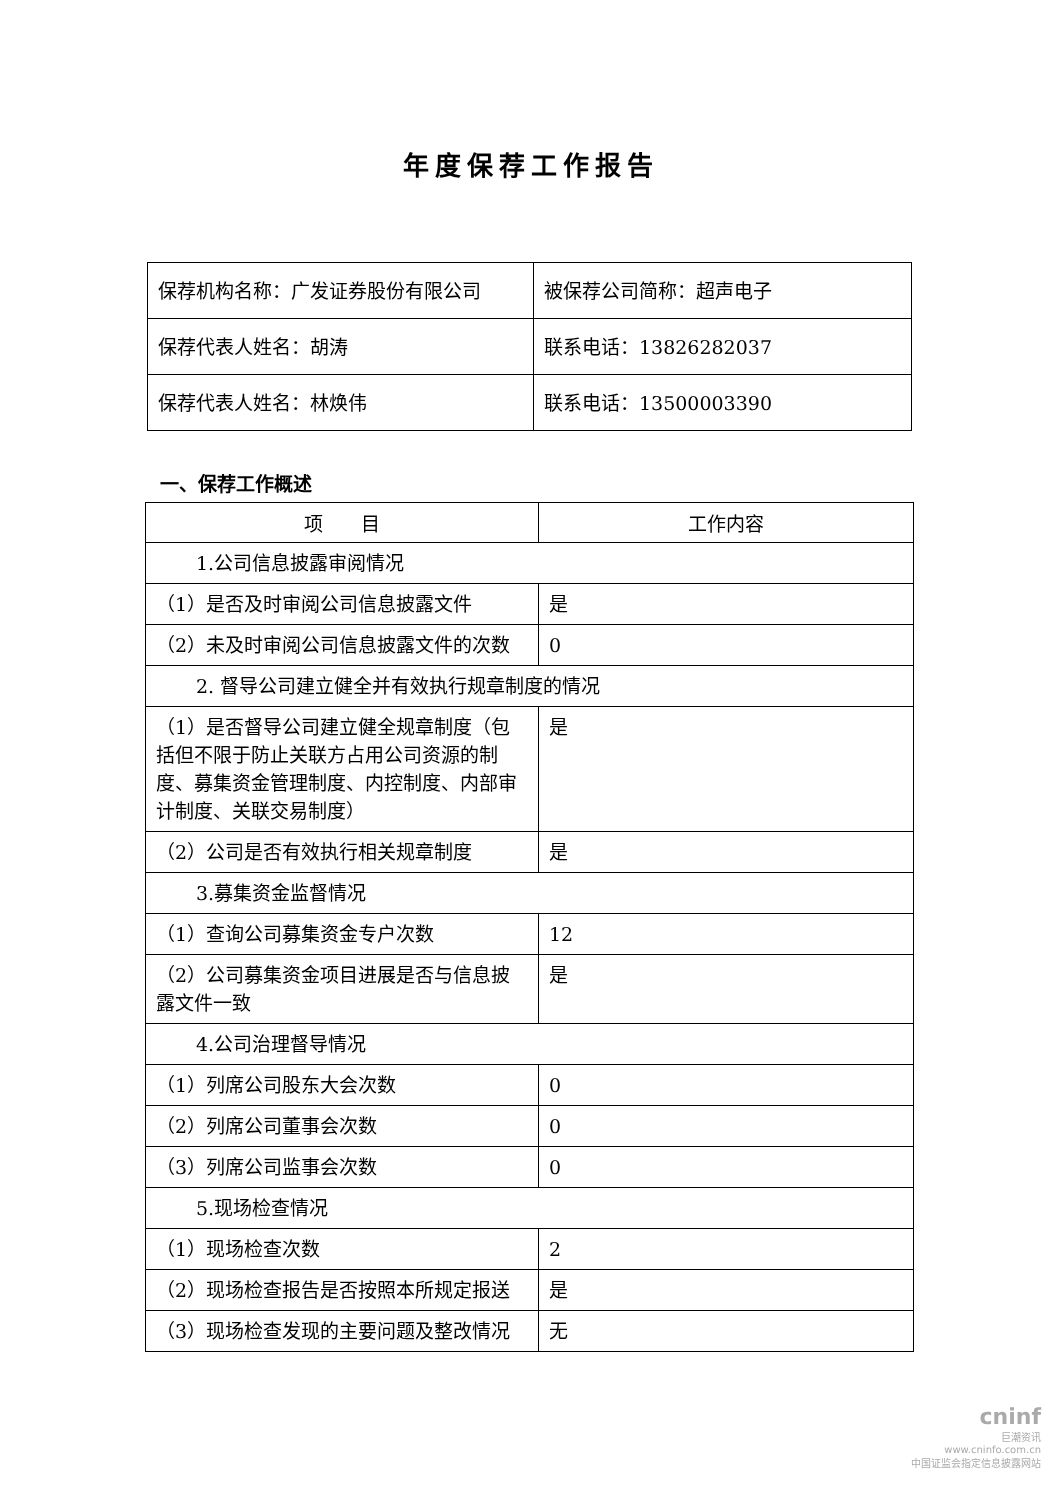年度保荐工作报告
| 保荐机构名称：广发证券股份有限公司 | 被保荐公司简称：超声电子 |
| 保荐代表人姓名：胡涛 | 联系电话：13826282037 |
| 保荐代表人姓名：林焕伟 | 联系电话：13500003390 |
一、保荐工作概述
| 项 目 | 工作内容 |
| --- | --- |
| 1.公司信息披露审阅情况 | |
| （1）是否及时审阅公司信息披露文件 | 是 |
| （2）未及时审阅公司信息披露文件的次数 | 0 |
| 2. 督导公司建立健全并有效执行规章制度的情况 | |
| （1）是否督导公司建立健全规章制度（包括但不限于防止关联方占用公司资源的制度、募集资金管理制度、内控制度、内部审计制度、关联交易制度） | 是 |
| （2）公司是否有效执行相关规章制度 | 是 |
| 3.募集资金监督情况 | |
| （1）查询公司募集资金专户次数 | 12 |
| （2）公司募集资金项目进展是否与信息披露文件一致 | 是 |
| 4.公司治理督导情况 | |
| （1）列席公司股东大会次数 | 0 |
| （2）列席公司董事会次数 | 0 |
| （3）列席公司监事会次数 | 0 |
| 5.现场检查情况 | |
| （1）现场检查次数 | 2 |
| （2）现场检查报告是否按照本所规定报送 | 是 |
| （3）现场检查发现的主要问题及整改情况 | 无 |
cninf
巨潮资讯
www.cninfo.com.cn
中国证监会指定信息披露网站